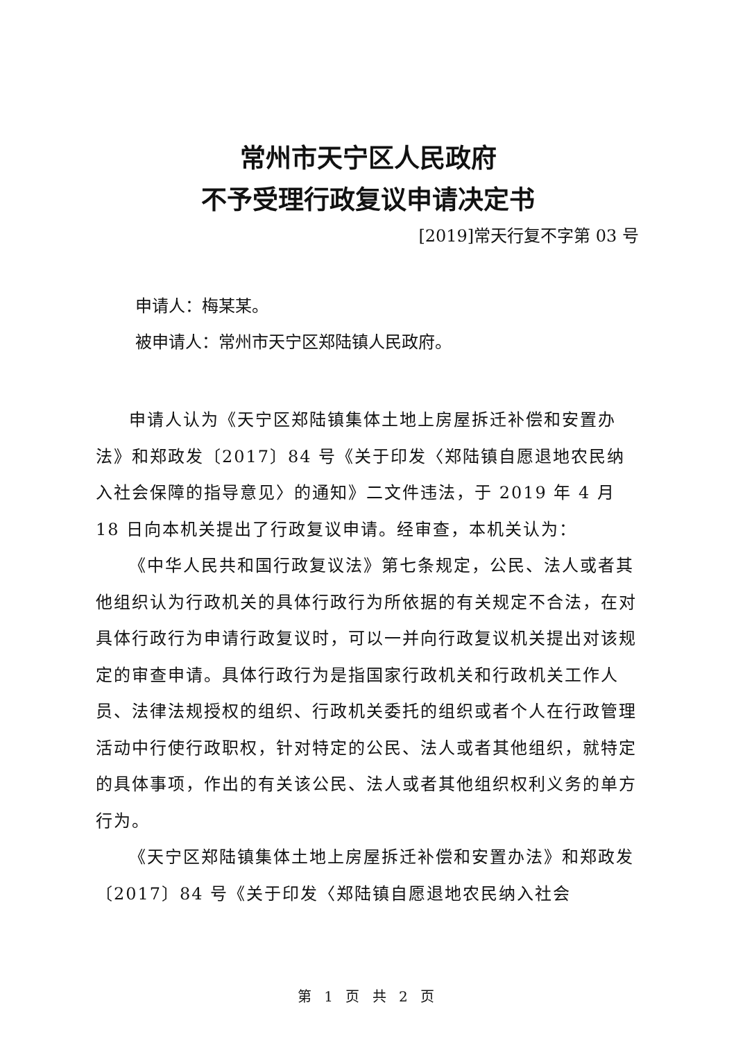常州市天宁区人民政府
不予受理行政复议申请决定书
[2019]常天行复不字第 03 号
申请人：梅某某。
被申请人：常州市天宁区郑陆镇人民政府。
申请人认为《天宁区郑陆镇集体土地上房屋拆迁补偿和安置办法》和郑政发〔2017〕84 号《关于印发〈郑陆镇自愿退地农民纳入社会保障的指导意见〉的通知》二文件违法，于 2019 年 4 月 18 日向本机关提出了行政复议申请。经审查，本机关认为：
《中华人民共和国行政复议法》第七条规定，公民、法人或者其他组织认为行政机关的具体行政行为所依据的有关规定不合法，在对具体行政行为申请行政复议时，可以一并向行政复议机关提出对该规定的审查申请。具体行政行为是指国家行政机关和行政机关工作人员、法律法规授权的组织、行政机关委托的组织或者个人在行政管理活动中行使行政职权，针对特定的公民、法人或者其他组织，就特定的具体事项，作出的有关该公民、法人或者其他组织权利义务的单方行为。
《天宁区郑陆镇集体土地上房屋拆迁补偿和安置办法》和郑政发〔2017〕84 号《关于印发〈郑陆镇自愿退地农民纳入社会
第 1 页 共 2 页